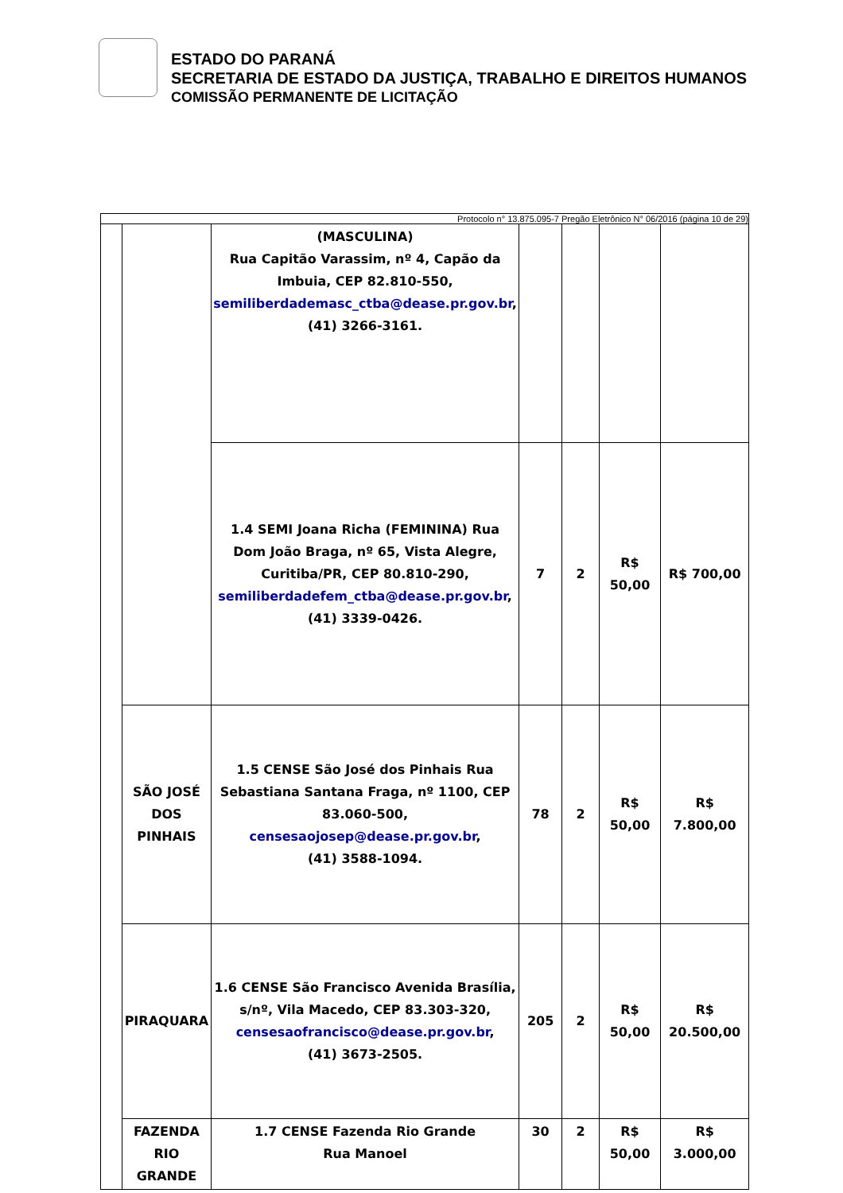ESTADO DO PARANÁ
SECRETARIA DE ESTADO DA JUSTIÇA, TRABALHO E DIREITOS HUMANOS
COMISSÃO PERMANENTE DE LICITAÇÃO
Protocolo n° 13.875.095-7 Pregão Eletrônico N° 06/2016 (página 10 de 29)
| | | (MASCULINA) Rua Capitão Varassim, nº 4, Capão da Imbuia, CEP 82.810-550, semiliberdademasc_ctba@dease.pr.gov.br , (41) 3266-3161. | | | | |
| | | 1.4 SEMI Joana Richa (FEMININA) Rua Dom João Braga, nº 65, Vista Alegre, Curitiba/PR, CEP 80.810-290, semiliberdadefem_ctba@dease.pr.gov.br , (41) 3339-0426. | 7 | 2 | R$ 50,00 | R$ 700,00 |
| | SÃO JOSÉ DOS PINHAIS | 1.5 CENSE São José dos Pinhais Rua Sebastiana Santana Fraga, nº 1100, CEP 83.060-500, censesaojosep@dease.pr.gov.br , (41) 3588-1094. | 78 | 2 | R$ 50,00 | R$ 7.800,00 |
| | PIRAQUARA | 1.6 CENSE São Francisco Avenida Brasília, s/nº, Vila Macedo, CEP 83.303-320, censesaofrancisco@dease.pr.gov.br , (41) 3673-2505. | 205 | 2 | R$ 50,00 | R$ 20.500,00 |
| | FAZENDA RIO GRANDE | 1.7 CENSE Fazenda Rio Grande Rua Manoel | 30 | 2 | R$ 50,00 | R$ 3.000,00 |